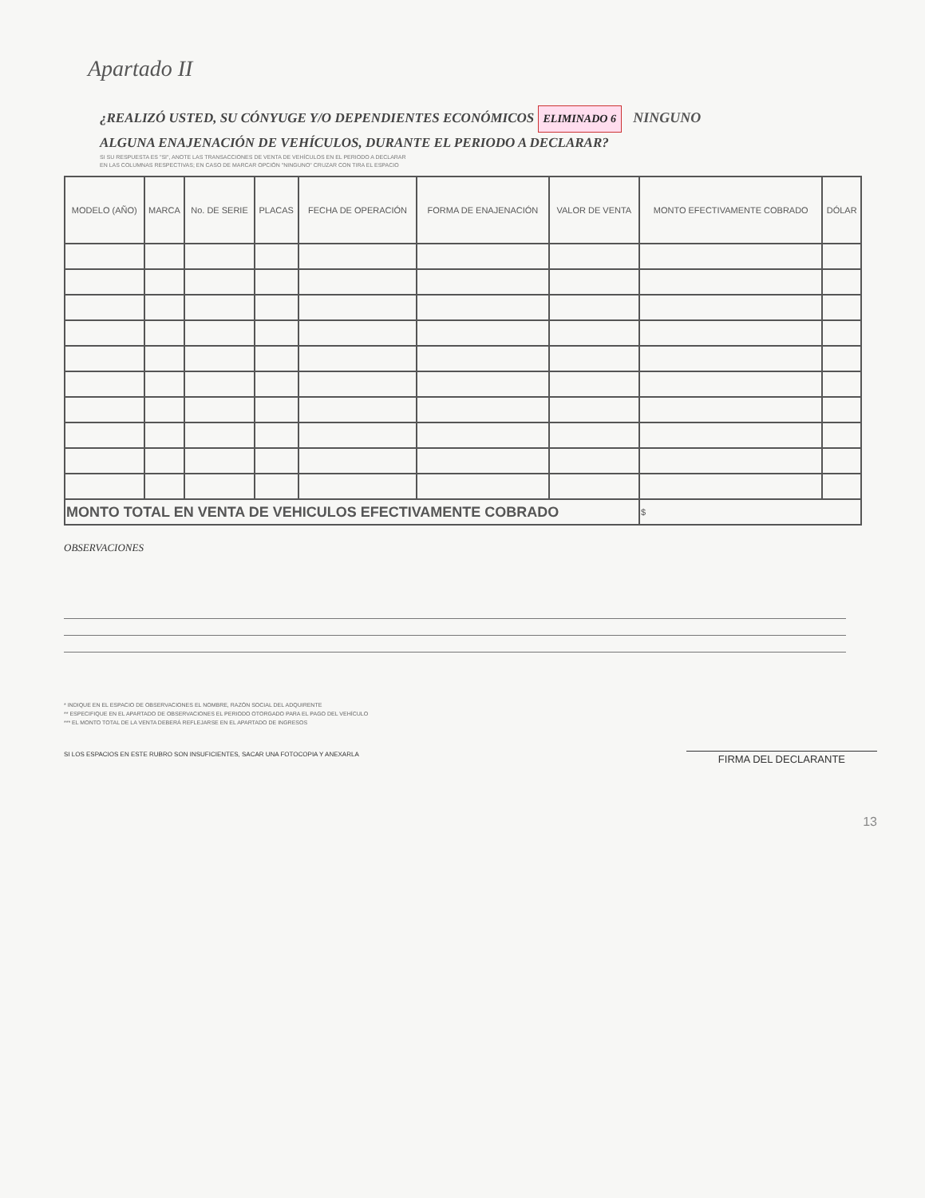Apartado II
¿REALIZÓ USTED, SU CÓNYUGE Y/O DEPENDIENTES ECONÓMICOS ELIMINADO 6 NINGUNO
ALGUNA ENAJENACIÓN DE VEHÍCULOS, DURANTE EL PERIODO A DECLARAR?
SI SU RESPUESTA ES "SI", ANOTE LAS TRANSACCIONES DE VENTA DE VEHÍCULOS EN EL PERIODO A DECLARAR
EN LAS COLUMNAS RESPECTIVAS; EN CASO DE MARCAR OPCIÓN "NINGUNO" CRUZAR CON TIRA EL ESPACIO
| MODELO (AÑO) | MARCA | No. DE SERIE | PLACAS | FECHA DE OPERACIÓN | FORMA DE ENAJENACIÓN | VALOR DE VENTA | MONTO EFECTIVAMENTE COBRADO | DÓLAR |
| --- | --- | --- | --- | --- | --- | --- | --- | --- |
| MONTO TOTAL EN VENTA DE VEHICULOS EFECTIVAMENTE COBRADO | | | | | | | $ | |
OBSERVACIONES
* INDIQUE EN EL ESPACIO DE OBSERVACIONES EL NOMBRE, RAZÓN SOCIAL DEL ADQUIRENTE
** ESPECIFIQUE EN EL APARTADO DE OBSERVACIONES EL PERIODO OTORGADO PARA EL PAGO DEL VEHÍCULO
*** EL MONTO TOTAL DE LA VENTA DEBERÁ REFLEJARSE EN EL APARTADO DE INGRESOS
SI LOS ESPACIOS EN ESTE RUBRO SON INSUFICIENTES, SACAR UNA FOTOCOPIA Y ANEXARLA FIRMA DEL DECLARANTE
13